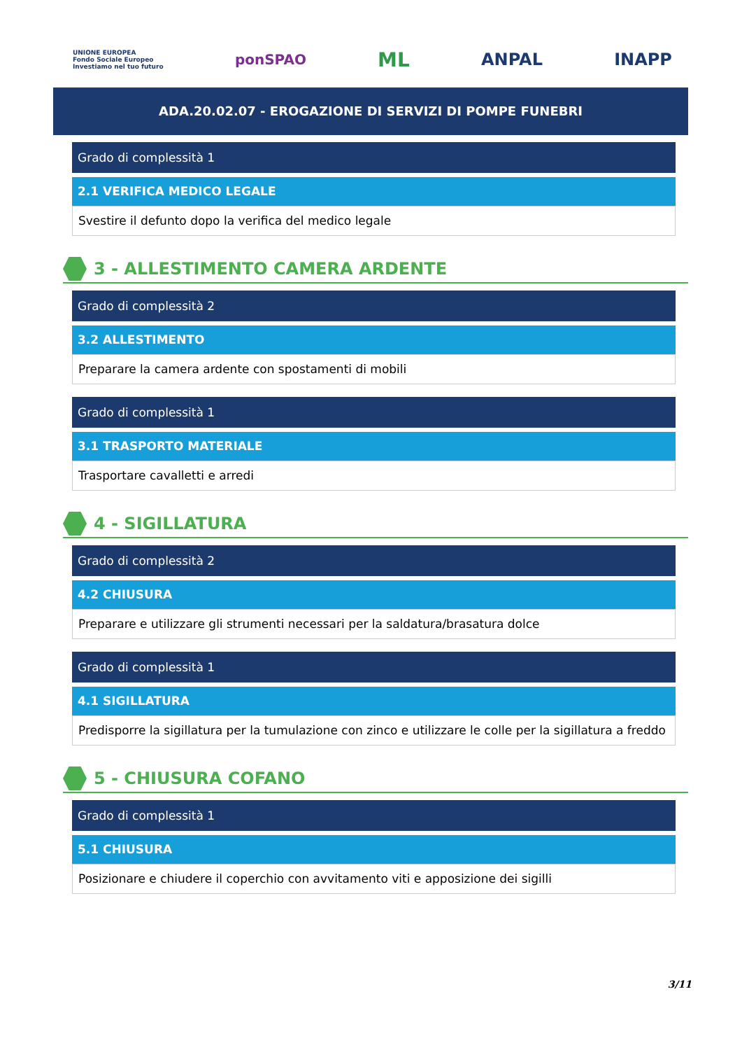UNIONE EUROPEA
Fondo Sociale Europeo
Investiamo nel tuo futuro
ponSPAO
ML
ANPAL INAPP
ADA.20.02.07 - EROGAZIONE DI SERVIZI DI POMPE FUNEBRI
Grado di complessità 1
2.1 VERIFICA MEDICO LEGALE
Svestire il defunto dopo la verifica del medico legale
3 - ALLESTIMENTO CAMERA ARDENTE
Grado di complessità 2
3.2 ALLESTIMENTO
Preparare la camera ardente con spostamenti di mobili
Grado di complessità 1
3.1 TRASPORTO MATERIALE
Trasportare cavalletti e arredi
4 - SIGILLATURA
Grado di complessità 2
4.2 CHIUSURA
Preparare e utilizzare gli strumenti necessari per la saldatura/brasatura dolce
Grado di complessità 1
4.1 SIGILLATURA
Predisporre la sigillatura per la tumulazione con zinco e utilizzare le colle per la sigillatura a freddo
5 - CHIUSURA COFANO
Grado di complessità 1
5.1 CHIUSURA
Posizionare e chiudere il coperchio con avvitamento viti e apposizione dei sigilli
3/11